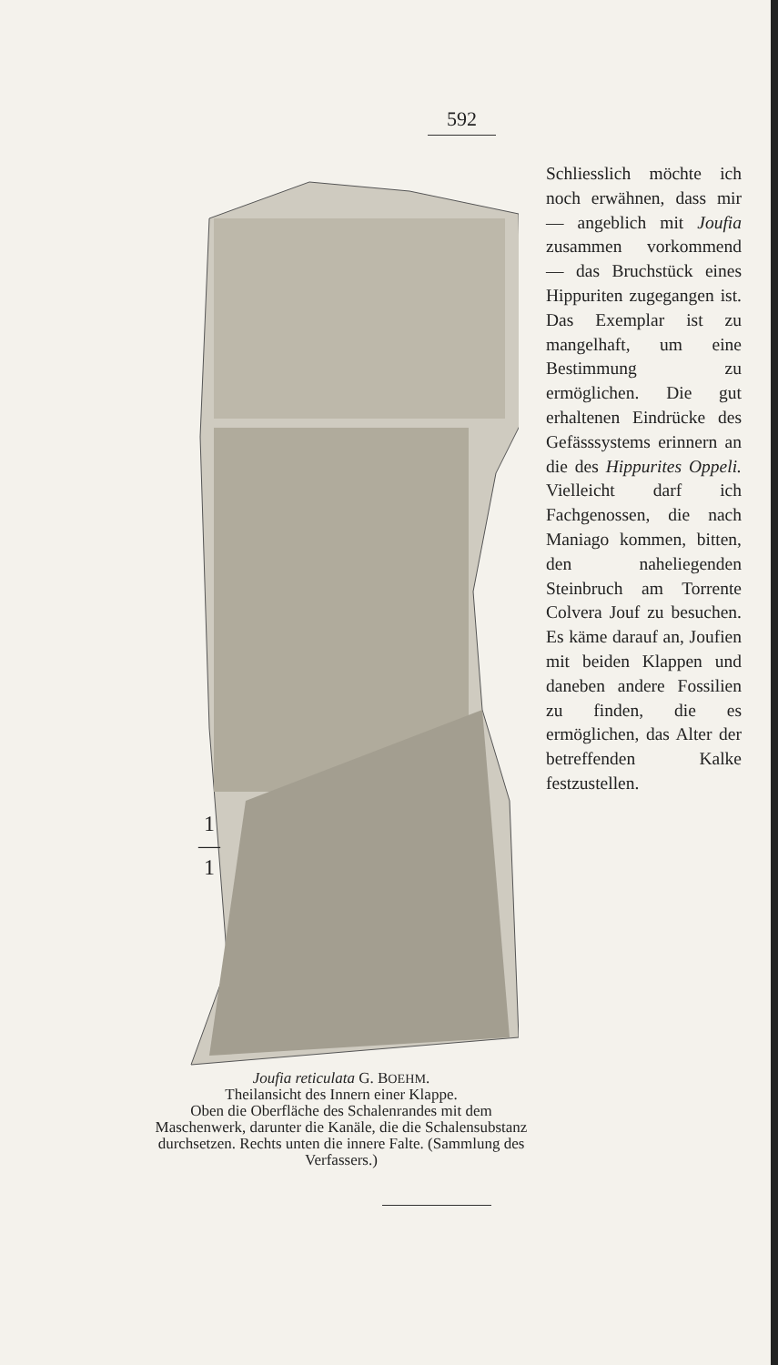592
1
―
1
Schliesslich möchte ich noch erwähnen, dass mir — angeblich mit Joufia zusammen vorkommend — das Bruchstück eines Hippuriten zugegangen ist. Das Exemplar ist zu mangelhaft, um eine Bestimmung zu ermöglichen. Die gut erhaltenen Eindrücke des Gefässsystems erinnern an die des Hippurites Oppeli. Vielleicht darf ich Fachgenossen, die nach Maniago kommen, bitten, den naheliegenden Steinbruch am Torrente Colvera Jouf zu besuchen. Es käme darauf an, Joufien mit beiden Klappen und daneben andere Fossilien zu finden, die es ermöglichen, das Alter der betreffenden Kalke festzustellen.
Joufia reticulata G. BOEHM.
Theilansicht des Innern einer Klappe.
Oben die Oberfläche des Schalenrandes mit dem Maschenwerk, darunter die Kanäle, die die Schalensubstanz durchsetzen. Rechts unten die innere Falte. (Sammlung des Verfassers.)